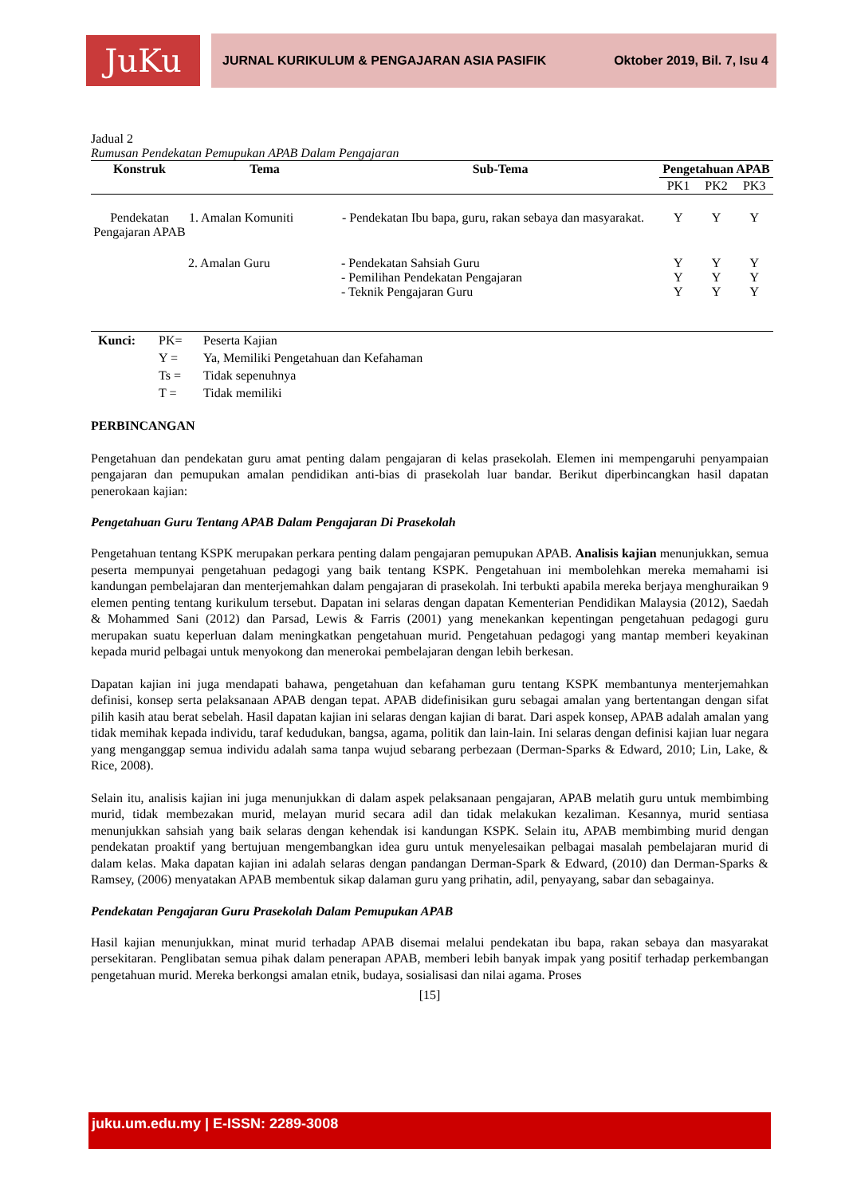JuKu JURNAL KURIKULUM & PENGAJARAN ASIA PASIFIK Oktober 2019, Bil. 7, Isu 4
Jadual 2
Rumusan Pendekatan Pemupukan APAB Dalam Pengajaran
| Konstruk | Tema | Sub-Tema | Pengetahuan APAB | | |
| --- | --- | --- | --- | --- | --- |
| | | | PK1 | PK2 | PK3 |
| Pendekatan Pengajaran APAB | 1. Amalan Komuniti | - Pendekatan Ibu bapa, guru, rakan sebaya dan masyarakat. | Y | Y | Y |
| | 2. Amalan Guru | - Pendekatan Sahsiah Guru - Pemilihan Pendekatan Pengajaran - Teknik Pengajaran Guru | Y Y Y | Y Y Y | Y Y Y |
| Kunci: | PK= | Peserta Kajian |
| | Y = | Ya, Memiliki Pengetahuan dan Kefahaman |
| | Ts = | Tidak sepenuhnya |
| | T = | Tidak memiliki |
PERBINCANGAN
Pengetahuan dan pendekatan guru amat penting dalam pengajaran di kelas prasekolah. Elemen ini mempengaruhi penyampaian pengajaran dan pemupukan amalan pendidikan anti-bias di prasekolah luar bandar. Berikut diperbincangkan hasil dapatan penerokaan kajian:
Pengetahuan Guru Tentang APAB Dalam Pengajaran Di Prasekolah
Pengetahuan tentang KSPK merupakan perkara penting dalam pengajaran pemupukan APAB. Analisis kajian menunjukkan, semua peserta mempunyai pengetahuan pedagogi yang baik tentang KSPK. Pengetahuan ini membolehkan mereka memahami isi kandungan pembelajaran dan menterjemahkan dalam pengajaran di prasekolah. Ini terbukti apabila mereka berjaya menghuraikan 9 elemen penting tentang kurikulum tersebut. Dapatan ini selaras dengan dapatan Kementerian Pendidikan Malaysia (2012), Saedah & Mohammed Sani (2012) dan Parsad, Lewis & Farris (2001) yang menekankan kepentingan pengetahuan pedagogi guru merupakan suatu keperluan dalam meningkatkan pengetahuan murid. Pengetahuan pedagogi yang mantap memberi keyakinan kepada murid pelbagai untuk menyokong dan menerokai pembelajaran dengan lebih berkesan.
Dapatan kajian ini juga mendapati bahawa, pengetahuan dan kefahaman guru tentang KSPK membantunya menterjemahkan definisi, konsep serta pelaksanaan APAB dengan tepat. APAB didefinisikan guru sebagai amalan yang bertentangan dengan sifat pilih kasih atau berat sebelah. Hasil dapatan kajian ini selaras dengan kajian di barat. Dari aspek konsep, APAB adalah amalan yang tidak memihak kepada individu, taraf kedudukan, bangsa, agama, politik dan lain-lain. Ini selaras dengan definisi kajian luar negara yang menganggap semua individu adalah sama tanpa wujud sebarang perbezaan (Derman-Sparks & Edward, 2010; Lin, Lake, & Rice, 2008).
Selain itu, analisis kajian ini juga menunjukkan di dalam aspek pelaksanaan pengajaran, APAB melatih guru untuk membimbing murid, tidak membezakan murid, melayan murid secara adil dan tidak melakukan kezaliman. Kesannya, murid sentiasa menunjukkan sahsiah yang baik selaras dengan kehendak isi kandungan KSPK. Selain itu, APAB membimbing murid dengan pendekatan proaktif yang bertujuan mengembangkan idea guru untuk menyelesaikan pelbagai masalah pembelajaran murid di dalam kelas. Maka dapatan kajian ini adalah selaras dengan pandangan Derman-Spark & Edward, (2010) dan Derman-Sparks & Ramsey, (2006) menyatakan APAB membentuk sikap dalaman guru yang prihatin, adil, penyayang, sabar dan sebagainya.
Pendekatan Pengajaran Guru Prasekolah Dalam Pemupukan APAB
Hasil kajian menunjukkan, minat murid terhadap APAB disemai melalui pendekatan ibu bapa, rakan sebaya dan masyarakat persekitaran. Penglibatan semua pihak dalam penerapan APAB, memberi lebih banyak impak yang positif terhadap perkembangan pengetahuan murid. Mereka berkongsi amalan etnik, budaya, sosialisasi dan nilai agama. Proses
[15]
juku.um.edu.my | E-ISSN: 2289-3008